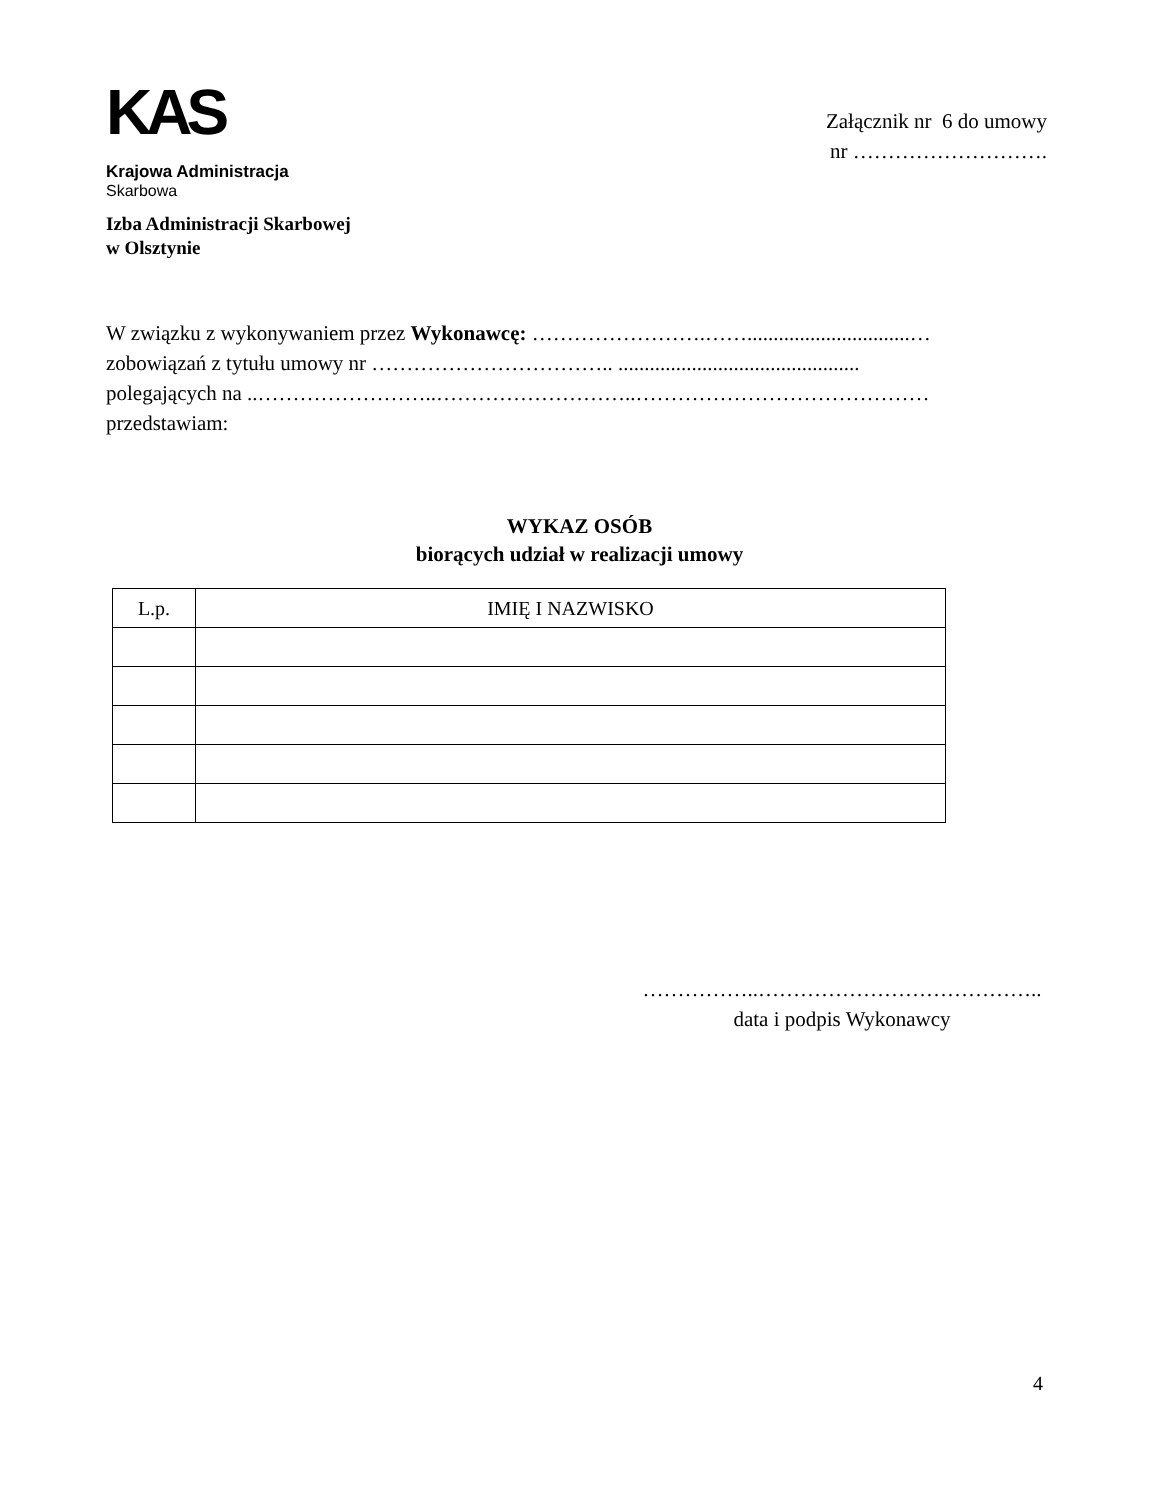KAS
Krajowa Administracja
Skarbowa
Załącznik nr 6 do umowy
nr ……………………….
Izba Administracji Skarbowej
w Olsztynie
W związku z wykonywaniem przez Wykonawcę: …………………….……...............................…
zobowiązań z tytułu umowy nr …………………………….. ..............................................
polegających na ..……………………..………………………..……………………………………
przedstawiam:
WYKAZ OSÓB
biorących udział w realizacji umowy
| L.p. | IMIĘ I NAZWISKO |
| --- | --- |
……………..…………………………………..
data i podpis Wykonawcy
4